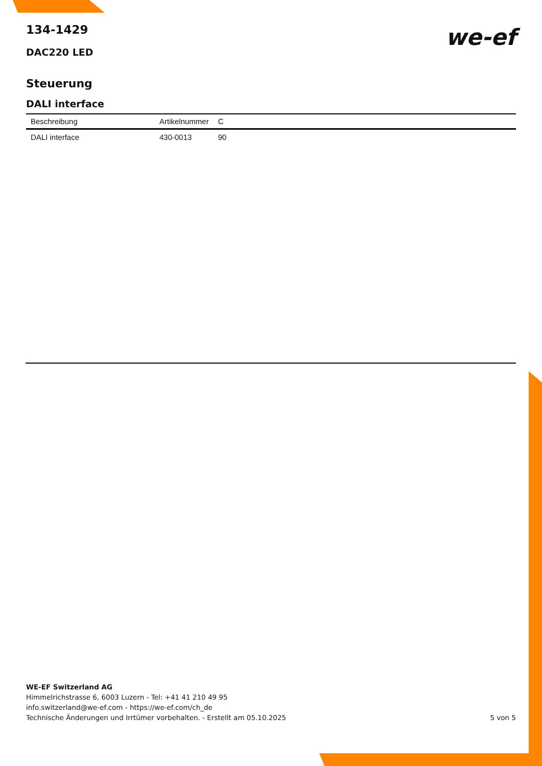we-ef
134-1429
DAC220 LED
Steuerung
DALI interface
| Beschreibung | Artikelnummer | C |
| --- | --- | --- |
| DALI interface | 430-0013 | 90 |
WE-EF Switzerland AG
Himmelrichstrasse 6, 6003 Luzern - Tel: +41 41 210 49 95
info.switzerland@we-ef.com - https://we-ef.com/ch_de
Technische Änderungen und Irrtümer vorbehalten. - Erstellt am 05.10.2025
5 von 5